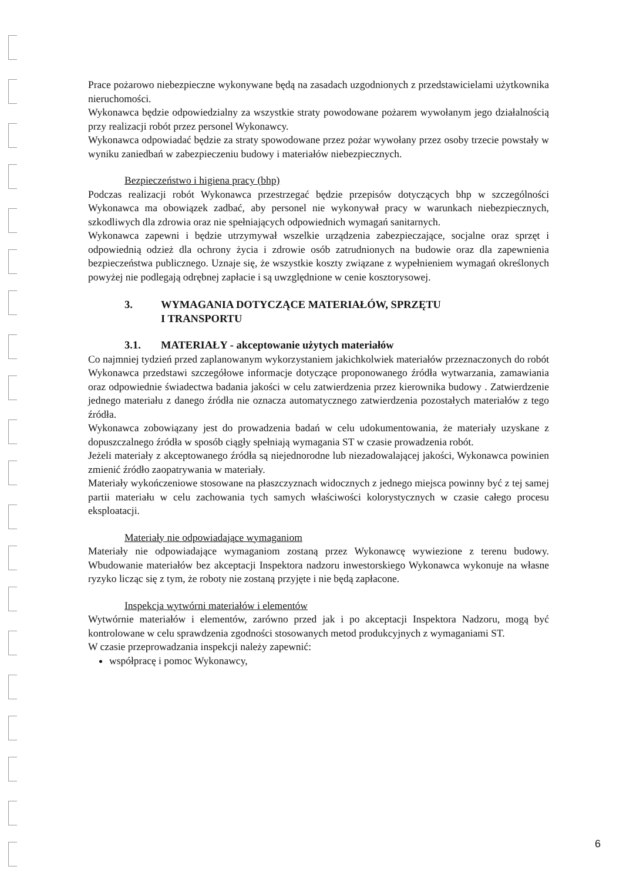Prace pożarowo niebezpieczne wykonywane będą na zasadach uzgodnionych z przedstawicielami użytkownika nieruchomości.
Wykonawca będzie odpowiedzialny za wszystkie straty powodowane pożarem wywołanym jego działalnością przy realizacji robót przez personel Wykonawcy.
Wykonawca odpowiadać będzie za straty spowodowane przez pożar wywołany przez osoby trzecie powstały w wyniku zaniedbań w zabezpieczeniu budowy i materiałów niebezpiecznych.
Bezpieczeństwo i higiena pracy (bhp)
Podczas realizacji robót Wykonawca przestrzegać będzie przepisów dotyczących bhp w szczególności Wykonawca ma obowiązek zadbać, aby personel nie wykonywał pracy w warunkach niebezpiecznych, szkodliwych dla zdrowia oraz nie spełniających odpowiednich wymagań sanitarnych.
Wykonawca zapewni i będzie utrzymywał wszelkie urządzenia zabezpieczające, socjalne oraz sprzęt i odpowiednią odzież dla ochrony życia i zdrowie osób zatrudnionych na budowie oraz dla zapewnienia bezpieczeństwa publicznego. Uznaje się, że wszystkie koszty związane z wypełnieniem wymagań określonych powyżej nie podlegają odrębnej zapłacie i są uwzględnione w cenie kosztorysowej.
3. WYMAGANIA DOTYCZĄCE MATERIAŁÓW, SPRZĘTU
I TRANSPORTU
3.1. MATERIAŁY - akceptowanie użytych materiałów
Co najmniej tydzień przed zaplanowanym wykorzystaniem jakichkolwiek materiałów przeznaczonych do robót Wykonawca przedstawi szczegółowe informacje dotyczące proponowanego źródła wytwarzania, zamawiania oraz odpowiednie świadectwa badania jakości w celu zatwierdzenia przez kierownika budowy . Zatwierdzenie jednego materiału z danego źródła nie oznacza automatycznego zatwierdzenia pozostałych materiałów z tego źródła.
Wykonawca zobowiązany jest do prowadzenia badań w celu udokumentowania, że materiały uzyskane z dopuszczalnego źródła w sposób ciągły spełniają wymagania ST w czasie prowadzenia robót.
Jeżeli materiały z akceptowanego źródła są niejednorodne lub niezadowalającej jakości, Wykonawca powinien zmienić źródło zaopatrywania w materiały.
Materiały wykończeniowe stosowane na płaszczyznach widocznych z jednego miejsca powinny być z tej samej partii materiału w celu zachowania tych samych właściwości kolorystycznych w czasie całego procesu eksploatacji.
Materiały nie odpowiadające wymaganiom
Materiały nie odpowiadające wymaganiom zostaną przez Wykonawcę wywiezione z terenu budowy. Wbudowanie materiałów bez akceptacji Inspektora nadzoru inwestorskiego Wykonawca wykonuje na własne ryzyko licząc się z tym, że roboty nie zostaną przyjęte i nie będą zapłacone.
Inspekcja wytwórni materiałów i elementów
Wytwórnie materiałów i elementów, zarówno przed jak i po akceptacji Inspektora Nadzoru, mogą być kontrolowane w celu sprawdzenia zgodności stosowanych metod produkcyjnych z wymaganiami ST.
W czasie przeprowadzania inspekcji należy zapewnić:
współpracę i pomoc Wykonawcy,
6